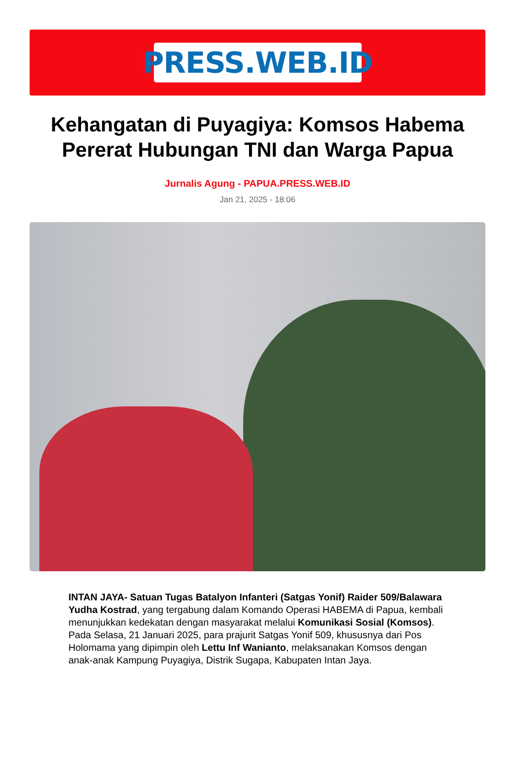PRESS.WEB.ID
Kehangatan di Puyagiya: Komsos Habema Pererat Hubungan TNI dan Warga Papua
Jurnalis Agung - PAPUA.PRESS.WEB.ID
Jan 21, 2025 - 18:06
INTAN JAYA- Satuan Tugas Batalyon Infanteri (Satgas Yonif) Raider 509/Balawara Yudha Kostrad, yang tergabung dalam Komando Operasi HABEMA di Papua, kembali menunjukkan kedekatan dengan masyarakat melalui Komunikasi Sosial (Komsos). Pada Selasa, 21 Januari 2025, para prajurit Satgas Yonif 509, khususnya dari Pos Holomama yang dipimpin oleh Lettu Inf Wanianto, melaksanakan Komsos dengan anak-anak Kampung Puyagiya, Distrik Sugapa, Kabupaten Intan Jaya.